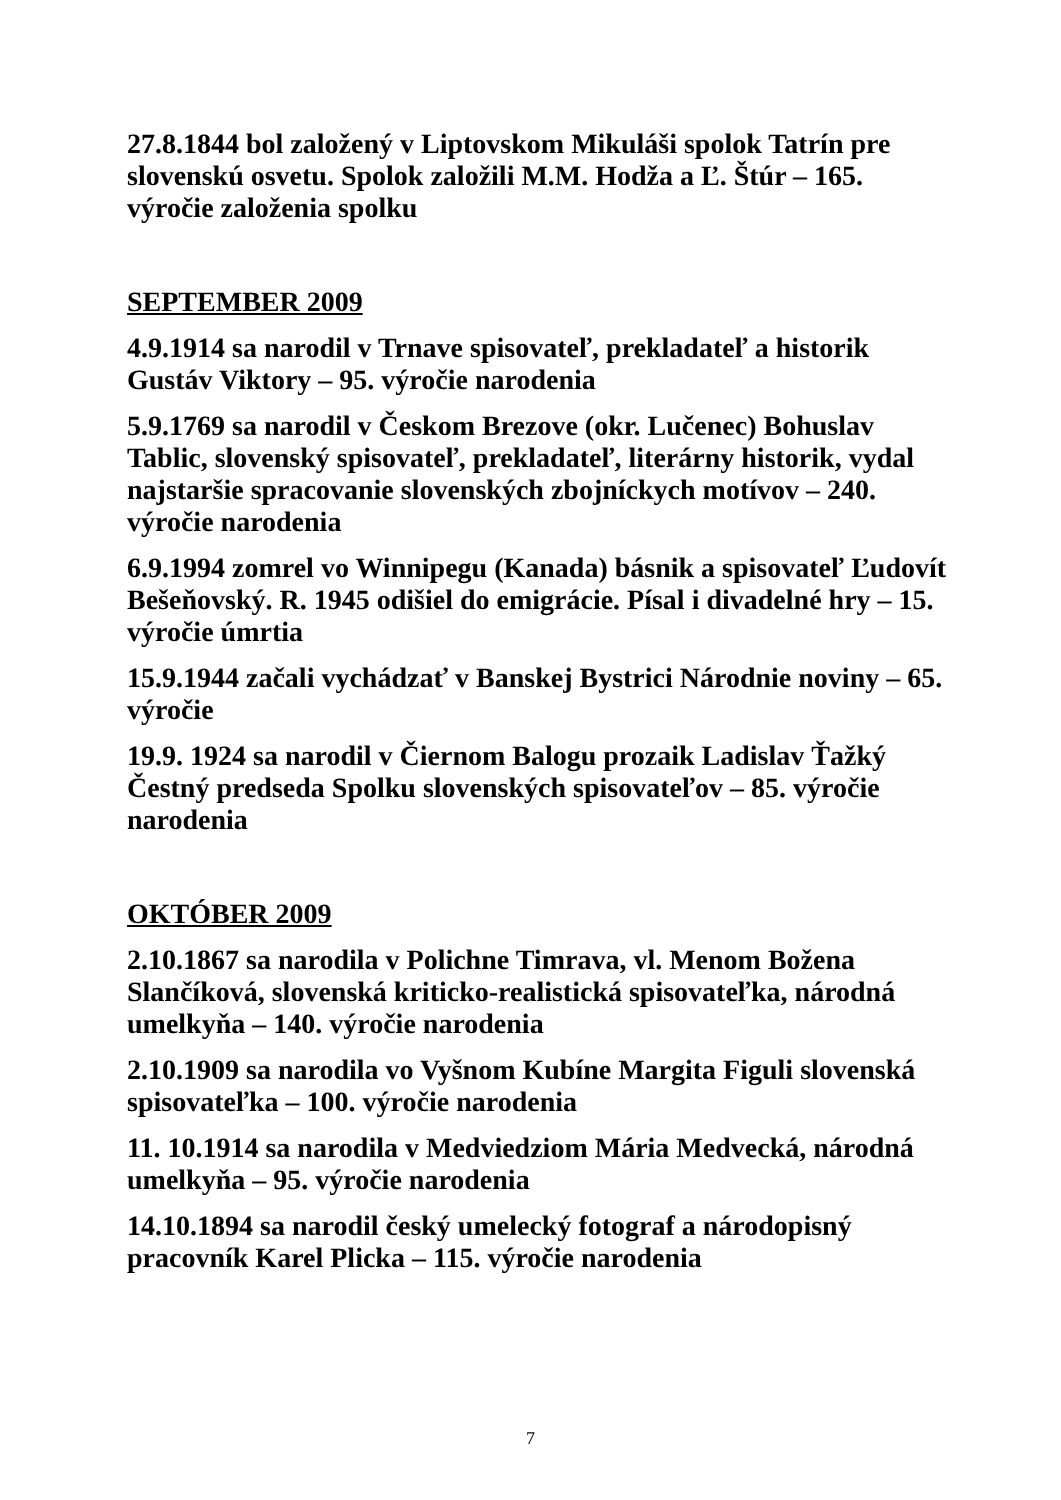27.8.1844 bol založený v Liptovskom Mikuláši spolok Tatrín pre slovenskú osvetu. Spolok založili M.M. Hodža a Ľ. Štúr – 165. výročie založenia spolku
SEPTEMBER 2009
4.9.1914 sa narodil v Trnave spisovateľ, prekladateľ a historik Gustáv Viktory – 95. výročie narodenia
5.9.1769 sa narodil v Českom Brezove (okr. Lučenec) Bohuslav Tablic, slovenský spisovateľ, prekladateľ, literárny historik, vydal najstaršie spracovanie slovenských zbojníckych motívov – 240. výročie narodenia
6.9.1994 zomrel vo Winnipegu (Kanada) básnik a spisovateľ Ľudovít Bešeňovský. R. 1945 odišiel do emigrácie. Písal i divadelné hry – 15. výročie úmrtia
15.9.1944 začali vychádzať v Banskej Bystrici Národnie noviny – 65. výročie
19.9. 1924 sa narodil v Čiernom Balogu prozaik Ladislav Ťažký Čestný predseda Spolku slovenských spisovateľov – 85. výročie narodenia
OKTÓBER 2009
2.10.1867 sa narodila v Polichne Timrava, vl. Menom Božena Slančíková, slovenská kriticko-realistická spisovateľka, národná umelkyňa – 140. výročie narodenia
2.10.1909 sa narodila vo Vyšnom Kubíne Margita Figuli slovenská spisovateľka – 100. výročie narodenia
11. 10.1914 sa narodila v Medviedziom Mária Medvecká, národná umelkyňa – 95. výročie narodenia
14.10.1894 sa narodil český umelecký fotograf a národopisný pracovník Karel Plicka – 115. výročie narodenia
7